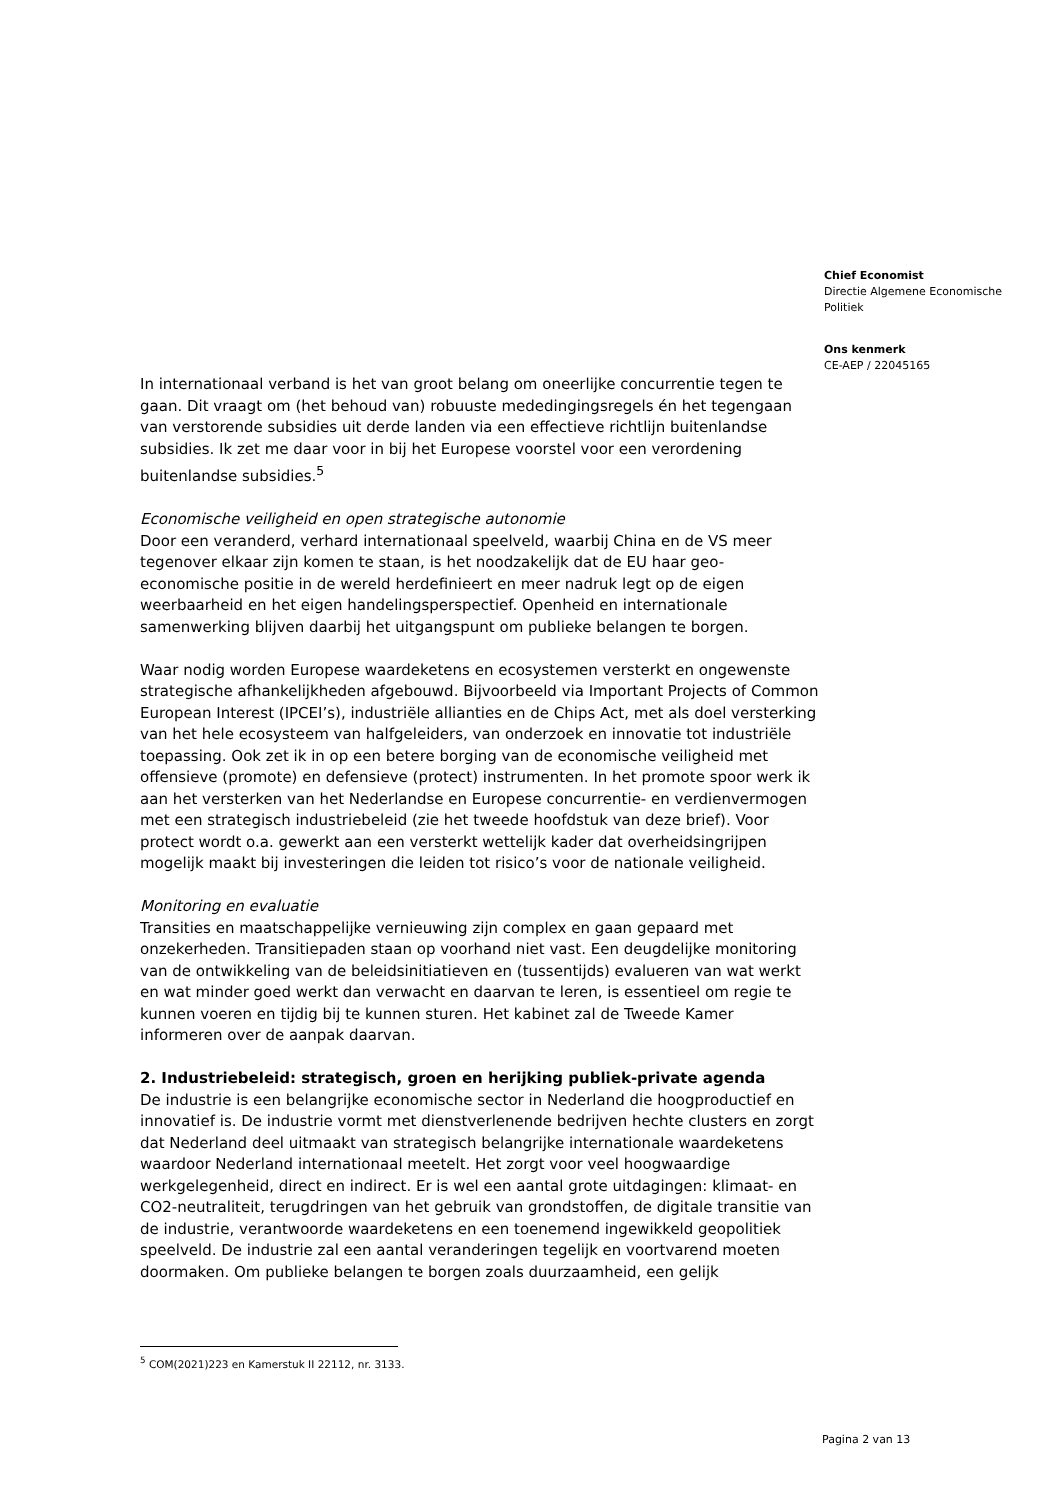Chief Economist
Directie Algemene Economische Politiek
Ons kenmerk
CE-AEP / 22045165
In internationaal verband is het van groot belang om oneerlijke concurrentie tegen te gaan. Dit vraagt om (het behoud van) robuuste mededingingsregels én het tegengaan van verstorende subsidies uit derde landen via een effectieve richtlijn buitenlandse subsidies. Ik zet me daar voor in bij het Europese voorstel voor een verordening buitenlandse subsidies.<sup>5</sup>
Economische veiligheid en open strategische autonomie
Door een veranderd, verhard internationaal speelveld, waarbij China en de VS meer tegenover elkaar zijn komen te staan, is het noodzakelijk dat de EU haar geo-economische positie in de wereld herdefinieert en meer nadruk legt op de eigen weerbaarheid en het eigen handelingsperspectief. Openheid en internationale samenwerking blijven daarbij het uitgangspunt om publieke belangen te borgen.
Waar nodig worden Europese waardeketens en ecosystemen versterkt en ongewenste strategische afhankelijkheden afgebouwd. Bijvoorbeeld via Important Projects of Common European Interest (IPCEI’s), industriële allianties en de Chips Act, met als doel versterking van het hele ecosysteem van halfgeleiders, van onderzoek en innovatie tot industriële toepassing. Ook zet ik in op een betere borging van de economische veiligheid met offensieve (promote) en defensieve (protect) instrumenten. In het promote spoor werk ik aan het versterken van het Nederlandse en Europese concurrentie- en verdienvermogen met een strategisch industriebeleid (zie het tweede hoofdstuk van deze brief). Voor protect wordt o.a. gewerkt aan een versterkt wettelijk kader dat overheidsingrijpen mogelijk maakt bij investeringen die leiden tot risico’s voor de nationale veiligheid.
Monitoring en evaluatie
Transities en maatschappelijke vernieuwing zijn complex en gaan gepaard met onzekerheden. Transitiepaden staan op voorhand niet vast. Een deugdelijke monitoring van de ontwikkeling van de beleidsinitiatieven en (tussentijds) evalueren van wat werkt en wat minder goed werkt dan verwacht en daarvan te leren, is essentieel om regie te kunnen voeren en tijdig bij te kunnen sturen. Het kabinet zal de Tweede Kamer informeren over de aanpak daarvan.
2. Industriebeleid: strategisch, groen en herijking publiek-private agenda
De industrie is een belangrijke economische sector in Nederland die hoogproductief en innovatief is. De industrie vormt met dienstverlenende bedrijven hechte clusters en zorgt dat Nederland deel uitmaakt van strategisch belangrijke internationale waardeketens waardoor Nederland internationaal meetelt. Het zorgt voor veel hoogwaardige werkgelegenheid, direct en indirect. Er is wel een aantal grote uitdagingen: klimaat- en CO2-neutraliteit, terugdringen van het gebruik van grondstoffen, de digitale transitie van de industrie, verantwoorde waardeketens en een toenemend ingewikkeld geopolitiek speelveld. De industrie zal een aantal veranderingen tegelijk en voortvarend moeten doormaken. Om publieke belangen te borgen zoals duurzaamheid, een gelijk
<sup>5</sup> COM(2021)223 en Kamerstuk II 22112, nr. 3133.
Pagina 2 van 13